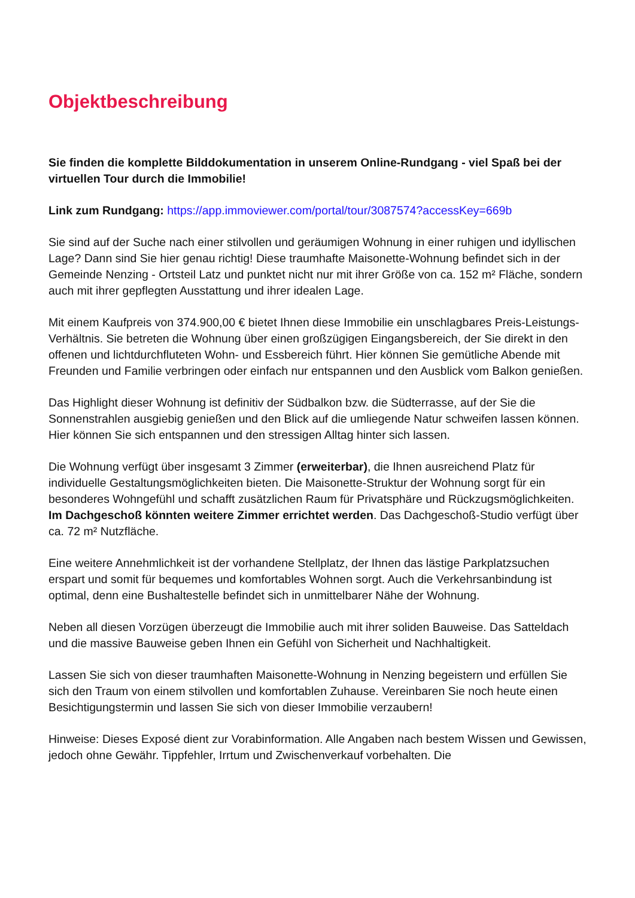Objektbeschreibung
Sie finden die komplette Bilddokumentation in unserem Online-Rundgang - viel Spaß bei der virtuellen Tour durch die Immobilie!
Link zum Rundgang: https://app.immoviewer.com/portal/tour/3087574?accessKey=669b
Sie sind auf der Suche nach einer stilvollen und geräumigen Wohnung in einer ruhigen und idyllischen Lage? Dann sind Sie hier genau richtig! Diese traumhafte Maisonette-Wohnung befindet sich in der Gemeinde Nenzing - Ortsteil Latz und punktet nicht nur mit ihrer Größe von ca. 152 m² Fläche, sondern auch mit ihrer gepflegten Ausstattung und ihrer idealen Lage.
Mit einem Kaufpreis von 374.900,00 € bietet Ihnen diese Immobilie ein unschlagbares Preis-Leistungs-Verhältnis. Sie betreten die Wohnung über einen großzügigen Eingangsbereich, der Sie direkt in den offenen und lichtdurchfluteten Wohn- und Essbereich führt. Hier können Sie gemütliche Abende mit Freunden und Familie verbringen oder einfach nur entspannen und den Ausblick vom Balkon genießen.
Das Highlight dieser Wohnung ist definitiv der Südbalkon bzw. die Südterrasse, auf der Sie die Sonnenstrahlen ausgiebig genießen und den Blick auf die umliegende Natur schweifen lassen können. Hier können Sie sich entspannen und den stressigen Alltag hinter sich lassen.
Die Wohnung verfügt über insgesamt 3 Zimmer (erweiterbar), die Ihnen ausreichend Platz für individuelle Gestaltungsmöglichkeiten bieten. Die Maisonette-Struktur der Wohnung sorgt für ein besonderes Wohngefühl und schafft zusätzlichen Raum für Privatsphäre und Rückzugsmöglichkeiten. Im Dachgeschoß könnten weitere Zimmer errichtet werden. Das Dachgeschoß-Studio verfügt über ca. 72 m² Nutzfläche.
Eine weitere Annehmlichkeit ist der vorhandene Stellplatz, der Ihnen das lästige Parkplatzsuchen erspart und somit für bequemes und komfortables Wohnen sorgt. Auch die Verkehrsanbindung ist optimal, denn eine Bushaltestelle befindet sich in unmittelbarer Nähe der Wohnung.
Neben all diesen Vorzügen überzeugt die Immobilie auch mit ihrer soliden Bauweise. Das Satteldach und die massive Bauweise geben Ihnen ein Gefühl von Sicherheit und Nachhaltigkeit.
Lassen Sie sich von dieser traumhaften Maisonette-Wohnung in Nenzing begeistern und erfüllen Sie sich den Traum von einem stilvollen und komfortablen Zuhause. Vereinbaren Sie noch heute einen Besichtigungstermin und lassen Sie sich von dieser Immobilie verzaubern!
Hinweise: Dieses Exposé dient zur Vorabinformation. Alle Angaben nach bestem Wissen und Gewissen, jedoch ohne Gewähr. Tippfehler, Irrtum und Zwischenverkauf vorbehalten. Die